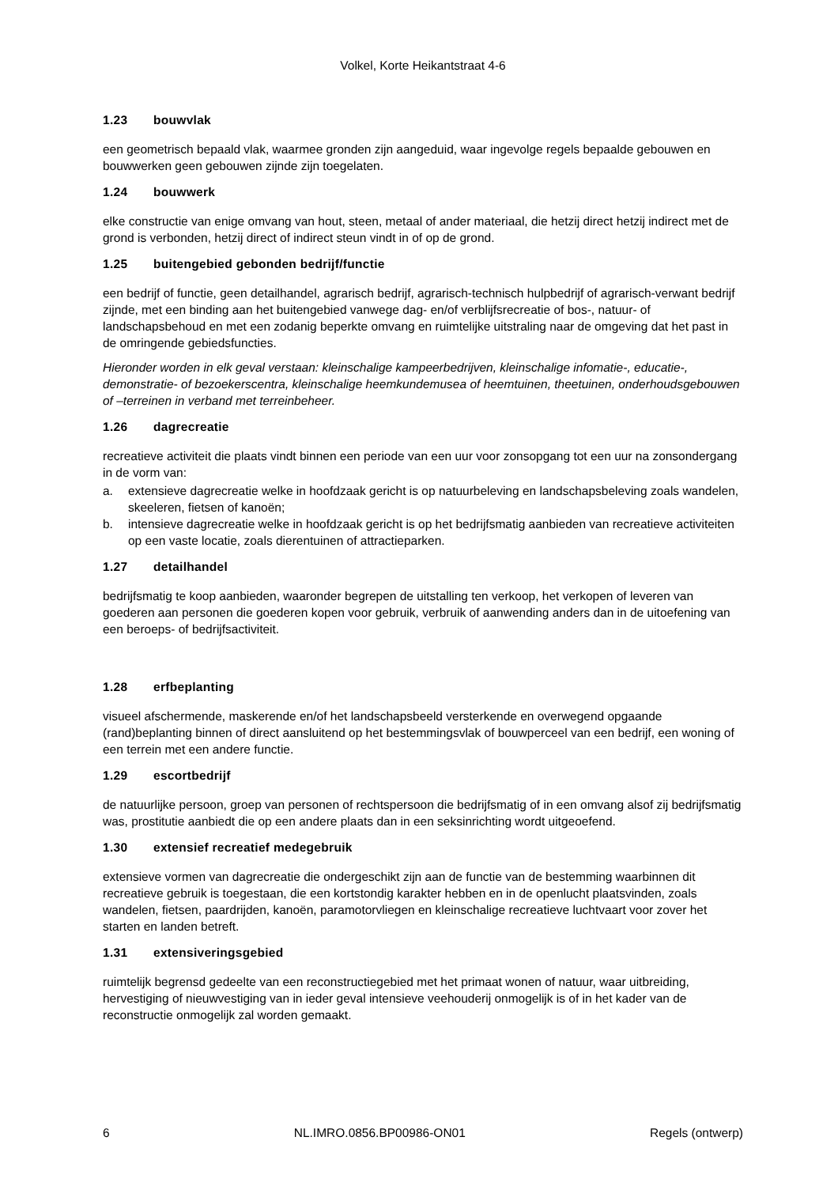Volkel, Korte Heikantstraat 4-6
1.23 bouwvlak
een geometrisch bepaald vlak, waarmee gronden zijn aangeduid, waar ingevolge regels bepaalde gebouwen en bouwwerken geen gebouwen zijnde zijn toegelaten.
1.24 bouwwerk
elke constructie van enige omvang van hout, steen, metaal of ander materiaal, die hetzij direct hetzij indirect met de grond is verbonden, hetzij direct of indirect steun vindt in of op de grond.
1.25 buitengebied gebonden bedrijf/functie
een bedrijf of functie, geen detailhandel, agrarisch bedrijf, agrarisch-technisch hulpbedrijf of agrarisch-verwant bedrijf zijnde, met een binding aan het buitengebied vanwege dag- en/of verblijfsrecreatie of bos-, natuur- of landschapsbehoud en met een zodanig beperkte omvang en ruimtelijke uitstraling naar de omgeving dat het past in de omringende gebiedsfuncties.
Hieronder worden in elk geval verstaan: kleinschalige kampeerbedrijven, kleinschalige infomatie-, educatie-, demonstratie- of bezoekerscentra, kleinschalige heemkundemusea of heemtuinen, theetuinen, onderhoudsgebouwen of –terreinen in verband met terreinbeheer.
1.26 dagrecreatie
recreatieve activiteit die plaats vindt binnen een periode van een uur voor zonsopgang tot een uur na zonsondergang in de vorm van:
a. extensieve dagrecreatie welke in hoofdzaak gericht is op natuurbeleving en landschapsbeleving zoals wandelen, skeeleren, fietsen of kanoën;
b. intensieve dagrecreatie welke in hoofdzaak gericht is op het bedrijfsmatig aanbieden van recreatieve activiteiten op een vaste locatie, zoals dierentuinen of attractieparken.
1.27 detailhandel
bedrijfsmatig te koop aanbieden, waaronder begrepen de uitstalling ten verkoop, het verkopen of leveren van goederen aan personen die goederen kopen voor gebruik, verbruik of aanwending anders dan in de uitoefening van een beroeps- of bedrijfsactiviteit.
1.28 erfbeplanting
visueel afschermende, maskerende en/of het landschapsbeeld versterkende en overwegend opgaande (rand)beplanting binnen of direct aansluitend op het bestemmingsvlak of bouwperceel van een bedrijf, een woning of een terrein met een andere functie.
1.29 escortbedrijf
de natuurlijke persoon, groep van personen of rechtspersoon die bedrijfsmatig of in een omvang alsof zij bedrijfsmatig was, prostitutie aanbiedt die op een andere plaats dan in een seksinrichting wordt uitgeoefend.
1.30 extensief recreatief medegebruik
extensieve vormen van dagrecreatie die ondergeschikt zijn aan de functie van de bestemming waarbinnen dit recreatieve gebruik is toegestaan, die een kortstondig karakter hebben en in de openlucht plaatsvinden, zoals wandelen, fietsen, paardrijden, kanoën, paramotorvliegen en kleinschalige recreatieve luchtvaart voor zover het starten en landen betreft.
1.31 extensiveringsgebied
ruimtelijk begrensd gedeelte van een reconstructiegebied met het primaat wonen of natuur, waar uitbreiding, hervestiging of nieuwvestiging van in ieder geval intensieve veehouderij onmogelijk is of in het kader van de reconstructie onmogelijk zal worden gemaakt.
6 NL.IMRO.0856.BP00986-ON01 Regels (ontwerp)